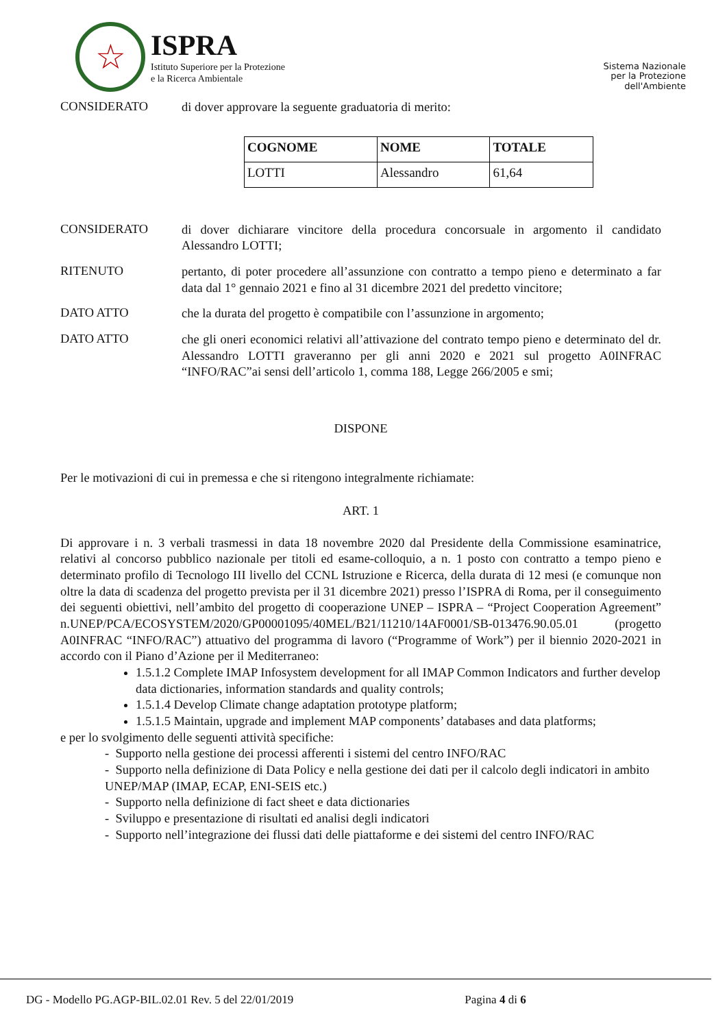☆
ISPRA
Istituto Superiore per la Protezione
e la Ricerca Ambientale
Sistema Nazionale
per la Protezione
dell'Ambiente
CONSIDERATO
di dover approvare la seguente graduatoria di merito:
| COGNOME | NOME | TOTALE |
| --- | --- | --- |
| LOTTI | Alessandro | 61,64 |
CONSIDERATO
di dover dichiarare vincitore della procedura concorsuale in argomento il candidato Alessandro LOTTI;
RITENUTO
pertanto, di poter procedere all’assunzione con contratto a tempo pieno e determinato a far data dal 1° gennaio 2021 e fino al 31 dicembre 2021 del predetto vincitore;
DATO ATTO
che la durata del progetto è compatibile con l’assunzione in argomento;
DATO ATTO
che gli oneri economici relativi all’attivazione del contrato tempo pieno e determinato del dr. Alessandro LOTTI graveranno per gli anni 2020 e 2021 sul progetto A0INFRAC “INFO/RAC”ai sensi dell’articolo 1, comma 188, Legge 266/2005 e smi;
DISPONE
Per le motivazioni di cui in premessa e che si ritengono integralmente richiamate:
ART. 1
Di approvare i n. 3 verbali trasmessi in data 18 novembre 2020 dal Presidente della Commissione esaminatrice, relativi al concorso pubblico nazionale per titoli ed esame-colloquio, a n. 1 posto con contratto a tempo pieno e determinato profilo di Tecnologo III livello del CCNL Istruzione e Ricerca, della durata di 12 mesi (e comunque non oltre la data di scadenza del progetto prevista per il 31 dicembre 2021) presso l’ISPRA di Roma, per il conseguimento dei seguenti obiettivi, nell’ambito del progetto di cooperazione UNEP – ISPRA – “Project Cooperation Agreement” n.UNEP/PCA/ECOSYSTEM/2020/GP00001095/40MEL/B21/11210/14AF0001/SB-013476.90.05.01 (progetto A0INFRAC “INFO/RAC”) attuativo del programma di lavoro (“Programme of Work”) per il biennio 2020-2021 in accordo con il Piano d’Azione per il Mediterraneo:
1.5.1.2 Complete IMAP Infosystem development for all IMAP Common Indicators and further develop data dictionaries, information standards and quality controls;
1.5.1.4 Develop Climate change adaptation prototype platform;
1.5.1.5 Maintain, upgrade and implement MAP components’ databases and data platforms;
e per lo svolgimento delle seguenti attività specifiche:
- Supporto nella gestione dei processi afferenti i sistemi del centro INFO/RAC
- Supporto nella definizione di Data Policy e nella gestione dei dati per il calcolo degli indicatori in ambito UNEP/MAP (IMAP, ECAP, ENI-SEIS etc.)
- Supporto nella definizione di fact sheet e data dictionaries
- Sviluppo e presentazione di risultati ed analisi degli indicatori
- Supporto nell’integrazione dei flussi dati delle piattaforme e dei sistemi del centro INFO/RAC
DG - Modello PG.AGP-BIL.02.01 Rev. 5 del 22/01/2019 Pagina 4 di 6